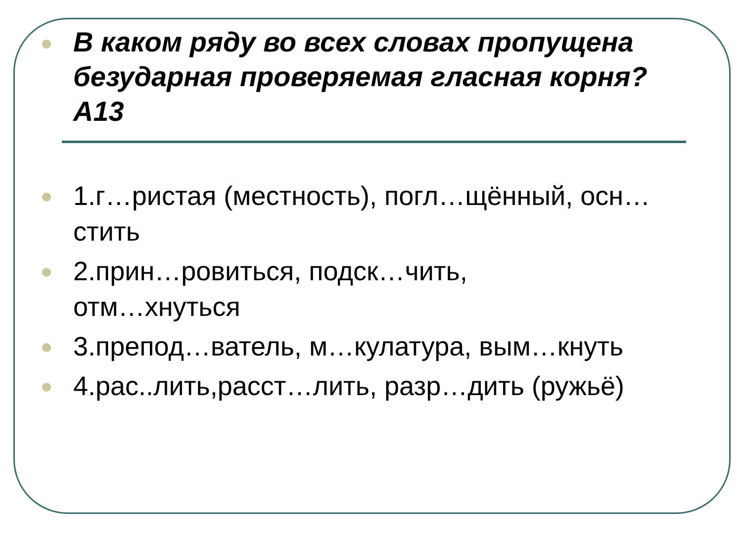В каком ряду во всех словах пропущена безударная проверяемая гласная корня? А13
1.г…ристая (местность), погл…щённый, осн…стить
2.прин…ровиться, подск…чить,
отм…хнуться
3.препод…ватель, м…кулатура, вым…кнуть
4.рас..лить,расст…лить, разр…дить (ружьё)